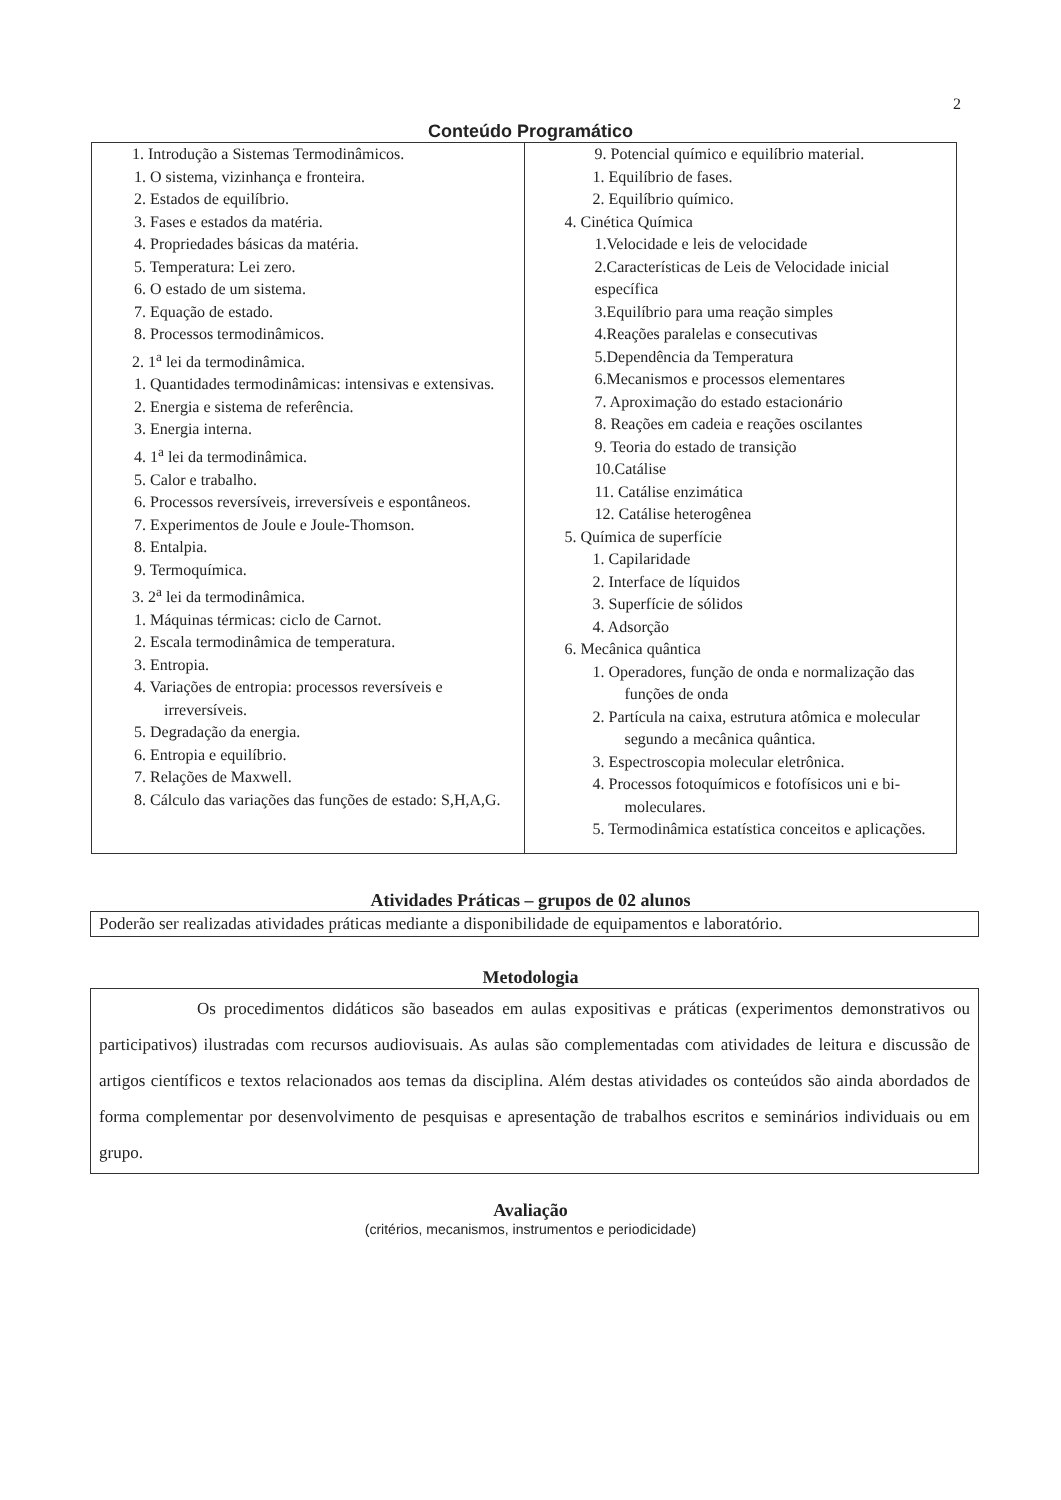2
Conteúdo Programático
| 1. Introdução a Sistemas Termodinâmicos. 1. O sistema, vizinhança e fronteira. 2. Estados de equilíbrio. 3. Fases e estados da matéria. 4. Propriedades básicas da matéria. 5. Temperatura: Lei zero. 6. O estado de um sistema. 7. Equação de estado. 8. Processos termodinâmicos. 2. 1<sup>a</sup> lei da termodinâmica. 1. Quantidades termodinâmicas: intensivas e extensivas. 2. Energia e sistema de referência. 3. Energia interna. 4. 1<sup>a</sup> lei da termodinâmica. 5. Calor e trabalho. 6. Processos reversíveis, irreversíveis e espontâneos. 7. Experimentos de Joule e Joule-Thomson. 8. Entalpia. 9. Termoquímica. 3. 2<sup>a</sup> lei da termodinâmica. 1. Máquinas térmicas: ciclo de Carnot. 2. Escala termodinâmica de temperatura. 3. Entropia. 4. Variações de entropia: processos reversíveis e irreversíveis. 5. Degradação da energia. 6. Entropia e equilíbrio. 7. Relações de Maxwell. 8. Cálculo das variações das funções de estado: S,H,A,G. | 9. Potencial químico e equilíbrio material. 1. Equilíbrio de fases. 2. Equilíbrio químico. 4. Cinética Química 1.Velocidade e leis de velocidade 2.Características de Leis de Velocidade inicial específica 3.Equilíbrio para uma reação simples 4.Reações paralelas e consecutivas 5.Dependência da Temperatura 6.Mecanismos e processos elementares 7. Aproximação do estado estacionário 8. Reações em cadeia e reações oscilantes 9. Teoria do estado de transição 10.Catálise 11. Catálise enzimática 12. Catálise heterogênea 5. Química de superfície 1. Capilaridade 2. Interface de líquidos 3. Superfície de sólidos 4. Adsorção 6. Mecânica quântica 1. Operadores, função de onda e normalização das funções de onda 2. Partícula na caixa, estrutura atômica e molecular segundo a mecânica quântica. 3. Espectroscopia molecular eletrônica. 4. Processos fotoquímicos e fotofísicos uni e bi-moleculares. 5. Termodinâmica estatística conceitos e aplicações. |
Atividades Práticas – grupos de 02 alunos
Poderão ser realizadas atividades práticas mediante a disponibilidade de equipamentos e laboratório.
Metodologia
Os procedimentos didáticos são baseados em aulas expositivas e práticas (experimentos demonstrativos ou participativos) ilustradas com recursos audiovisuais. As aulas são complementadas com atividades de leitura e discussão de artigos científicos e textos relacionados aos temas da disciplina. Além destas atividades os conteúdos são ainda abordados de forma complementar por desenvolvimento de pesquisas e apresentação de trabalhos escritos e seminários individuais ou em grupo.
Avaliação
(critérios, mecanismos, instrumentos e periodicidade)